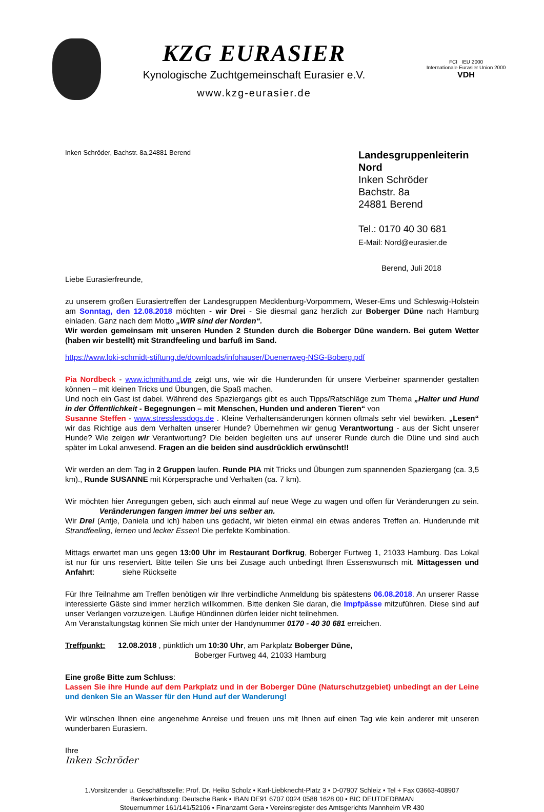KZG EURASIER
Kynologische Zuchtgemeinschaft Eurasier e.V.
www.kzg-eurasier.de
FCI IEU 2000
Internationale Eurasier Union 2000
VDH
Inken Schröder, Bachstr. 8a,24881 Berend
Landesgruppenleiterin Nord
Inken Schröder
Bachstr. 8a
24881 Berend
Tel.: 0170 40 30 681
E-Mail: Nord@eurasier.de
Berend, Juli 2018
Liebe Eurasierfreunde,
zu unserem großen Eurasiertreffen der Landesgruppen Mecklenburg-Vorpommern, Weser-Ems und Schleswig-Holstein am Sonntag, den 12.08.2018 möchten - wir Drei - Sie diesmal ganz herzlich zur Boberger Düne nach Hamburg einladen. Ganz nach dem Motto „WIR sind der Norden“.
Wir werden gemeinsam mit unseren Hunden 2 Stunden durch die Boberger Düne wandern. Bei gutem Wetter (haben wir bestellt) mit Strandfeeling und barfuß im Sand.
https://www.loki-schmidt-stiftung.de/downloads/infohauser/Duenenweg-NSG-Boberg.pdf
Pia Nordbeck - www.ichmithund.de zeigt uns, wie wir die Hunderunden für unsere Vierbeiner spannender gestalten können – mit kleinen Tricks und Übungen, die Spaß machen.
Und noch ein Gast ist dabei. Während des Spaziergangs gibt es auch Tipps/Ratschläge zum Thema „Halter und Hund in der Öffentlichkeit - Begegnungen – mit Menschen, Hunden und anderen Tieren“ von
Susanne Steffen - www.stresslessdogs.de . Kleine Verhaltensänderungen können oftmals sehr viel bewirken. „Lesen“ wir das Richtige aus dem Verhalten unserer Hunde? Übernehmen wir genug Verantwortung - aus der Sicht unserer Hunde? Wie zeigen wir Verantwortung? Die beiden begleiten uns auf unserer Runde durch die Düne und sind auch später im Lokal anwesend. Fragen an die beiden sind ausdrücklich erwünscht!!
Wir werden an dem Tag in 2 Gruppen laufen. Runde PIA mit Tricks und Übungen zum spannenden Spaziergang (ca. 3,5 km)., Runde SUSANNE mit Körpersprache und Verhalten (ca. 7 km).
Wir möchten hier Anregungen geben, sich auch einmal auf neue Wege zu wagen und offen für Veränderungen zu sein. Veränderungen fangen immer bei uns selber an.
Wir Drei (Antje, Daniela und ich) haben uns gedacht, wir bieten einmal ein etwas anderes Treffen an. Hunderunde mit Strandfeeling, lernen und lecker Essen! Die perfekte Kombination.
Mittags erwartet man uns gegen 13:00 Uhr im Restaurant Dorfkrug, Boberger Furtweg 1, 21033 Hamburg. Das Lokal ist nur für uns reserviert. Bitte teilen Sie uns bei Zusage auch unbedingt Ihren Essenswunsch mit. Mittagessen und Anfahrt: siehe Rückseite
Für Ihre Teilnahme am Treffen benötigen wir Ihre verbindliche Anmeldung bis spätestens 06.08.2018. An unserer Rasse interessierte Gäste sind immer herzlich willkommen. Bitte denken Sie daran, die Impfpässe mitzuführen. Diese sind auf unser Verlangen vorzuzeigen. Läufige Hündinnen dürfen leider nicht teilnehmen.
Am Veranstaltungstag können Sie mich unter der Handynummer 0170 - 40 30 681 erreichen.
Treffpunkt: 12.08.2018 , pünktlich um 10:30 Uhr, am Parkplatz Boberger Düne,
Boberger Furtweg 44, 21033 Hamburg
Eine große Bitte zum Schluss:
Lassen Sie ihre Hunde auf dem Parkplatz und in der Boberger Düne (Naturschutzgebiet) unbedingt an der Leine und denken Sie an Wasser für den Hund auf der Wanderung!
Wir wünschen Ihnen eine angenehme Anreise und freuen uns mit Ihnen auf einen Tag wie kein anderer mit unseren wunderbaren Eurasiern.
Ihre
Inken Schröder
1.Vorsitzender u. Geschäftsstelle: Prof. Dr. Heiko Scholz • Karl-Liebknecht-Platz 3 • D-07907 Schleiz • Tel + Fax 03663-408907
Bankverbindung: Deutsche Bank • IBAN DE91 6707 0024 0588 1628 00 • BIC DEUTDEDBMAN
Steuernummer 161/141/52106 • Finanzamt Gera • Vereinsregister des Amtsgerichts Mannheim VR 430